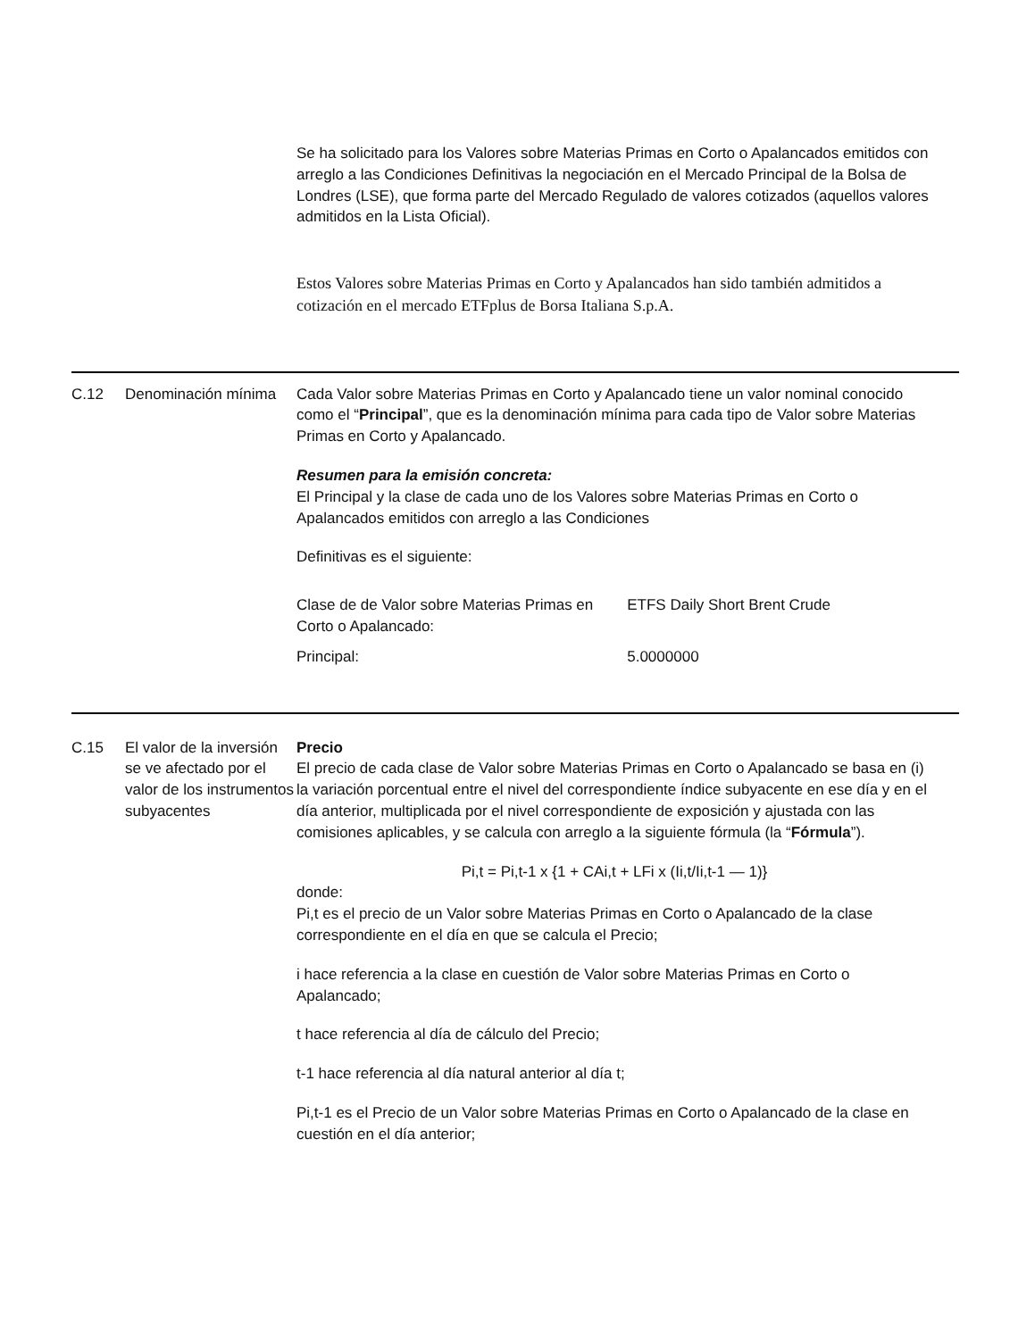Se ha solicitado para los Valores sobre Materias Primas en Corto o Apalancados emitidos con arreglo a las Condiciones Definitivas la negociación en el Mercado Principal de la Bolsa de Londres (LSE), que forma parte del Mercado Regulado de valores cotizados (aquellos valores admitidos en la Lista Oficial).
Estos Valores sobre Materias Primas en Corto y Apalancados han sido también admitidos a cotización en el mercado ETFplus de Borsa Italiana S.p.A.
C.12 Denominación mínima
Cada Valor sobre Materias Primas en Corto y Apalancado tiene un valor nominal conocido como el “Principal”, que es la denominación mínima para cada tipo de Valor sobre Materias Primas en Corto y Apalancado.
Resumen para la emisión concreta:
El Principal y la clase de cada uno de los Valores sobre Materias Primas en Corto o Apalancados emitidos con arreglo a las Condiciones
Definitivas es el siguiente:
| Clase de de Valor sobre Materias Primas en Corto o Apalancado: | ETFS Daily Short Brent Crude |
| Principal: | 5.0000000 |
C.15 El valor de la inversión se ve afectado por el valor de los instrumentos subyacentes
Precio
El precio de cada clase de Valor sobre Materias Primas en Corto o Apalancado se basa en (i) la variación porcentual entre el nivel del correspondiente índice subyacente en ese día y en el día anterior, multiplicada por el nivel correspondiente de exposición y ajustada con las comisiones aplicables, y se calcula con arreglo a la siguiente fórmula (la “Fórmula”).
Pi,t = Pi,t-1 x {1 + CAi,t + LFi x (Ii,t/Ii,t-1 — 1)}
donde:
Pi,t es el precio de un Valor sobre Materias Primas en Corto o Apalancado de la clase correspondiente en el día en que se calcula el Precio;
i hace referencia a la clase en cuestión de Valor sobre Materias Primas en Corto o Apalancado;
t hace referencia al día de cálculo del Precio;
t-1 hace referencia al día natural anterior al día t;
Pi,t-1 es el Precio de un Valor sobre Materias Primas en Corto o Apalancado de la clase en cuestión en el día anterior;